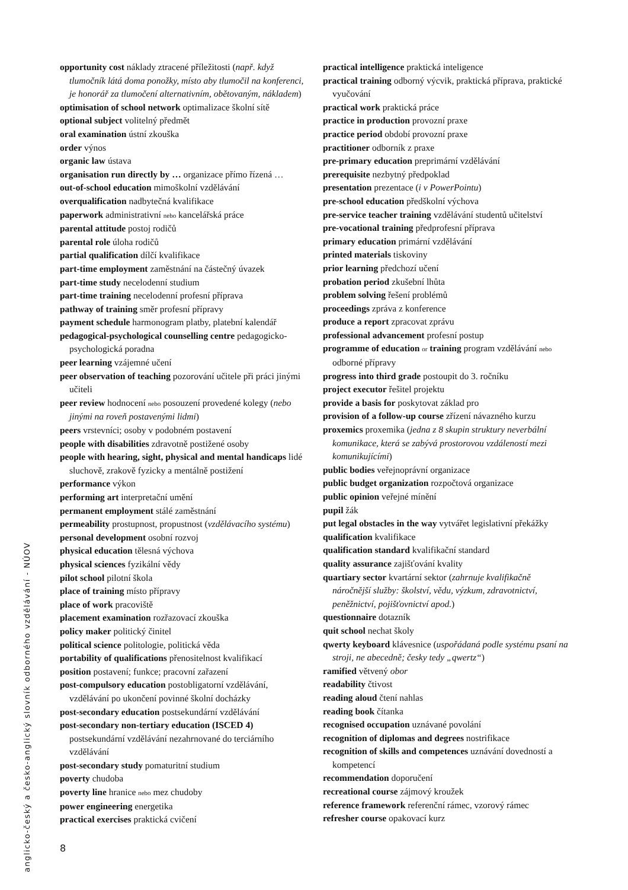opportunity cost náklady ztracené příležitosti (např. když tlumočník látá doma ponožky, místo aby tlumočil na konferenci, je honorář za tlumočení alternativním, obětovaným, nákladem)
optimisation of school network optimalizace školní sítě
optional subject volitelný předmět
oral examination ústní zkouška
order výnos
organic law ústava
organisation run directly by … organizace přímo řízená …
out-of-school education mimoškolní vzdělávání
overqualification nadbytečná kvalifikace
paperwork administrativní nebo kancelářská práce
parental attitude postoj rodičů
parental role úloha rodičů
partial qualification dílčí kvalifikace
part-time employment zaměstnání na částečný úvazek
part-time study necelodenní studium
part-time training necelodenní profesní příprava
pathway of training směr profesní přípravy
payment schedule harmonogram platby, platební kalendář
pedagogical-psychological counselling centre pedagogicko-psychologická poradna
peer learning vzájemné učení
peer observation of teaching pozorování učitele při práci jinými učiteli
peer review hodnocení nebo posouzení provedené kolegy (nebo jinými na roveň postavenými lidmi)
peers vrstevníci; osoby v podobném postavení
people with disabilities zdravotně postižené osoby
people with hearing, sight, physical and mental handicaps lidé sluchově, zrakově fyzicky a mentálně postižení
performance výkon
performing art interpretační umění
permanent employment stálé zaměstnání
permeability prostupnost, propustnost (vzdělávacího systému)
personal development osobní rozvoj
physical education tělesná výchova
physical sciences fyzikální vědy
pilot school pilotní škola
place of training místo přípravy
place of work pracoviště
placement examination rozřazovací zkouška
policy maker politický činitel
political science politologie, politická věda
portability of qualifications přenositelnost kvalifikací
position postavení; funkce; pracovní zařazení
post-compulsory education postobligatorní vzdělávání, vzdělávání po ukončení povinné školní docházky
post-secondary education postsekundární vzdělávání
post-secondary non-tertiary education (ISCED 4) postsekundární vzdělávání nezahrnované do terciárního vzdělávání
post-secondary study pomaturitní studium
poverty chudoba
poverty line hranice nebo mez chudoby
power engineering energetika
practical exercises praktická cvičení
practical intelligence praktická inteligence
practical training odborný výcvik, praktická příprava, praktické vyučování
practical work praktická práce
practice in production provozní praxe
practice period období provozní praxe
practitioner odborník z praxe
pre-primary education preprimární vzdělávání
prerequisite nezbytný předpoklad
presentation prezentace (i v PowerPointu)
pre-school education předškolní výchova
pre-service teacher training vzdělávání studentů učitelství
pre-vocational training předprofesní příprava
primary education primární vzdělávání
printed materials tiskoviny
prior learning předchozí učení
probation period zkušební lhůta
problem solving řešení problémů
proceedings zpráva z konference
produce a report zpracovat zprávu
professional advancement profesní postup
programme of education or training program vzdělávání nebo odborné přípravy
progress into third grade postoupit do 3. ročníku
project executor řešitel projektu
provide a basis for poskytovat základ pro
provision of a follow-up course zřízení návazného kurzu
proxemics proxemika (jedna z 8 skupin struktury neverbální komunikace, která se zabývá prostorovou vzdáleností mezi komunikujícími)
public bodies veřejnoprávní organizace
public budget organization rozpočtová organizace
public opinion veřejné mínění
pupil žák
put legal obstacles in the way vytvářet legislativní překážky
qualification kvalifikace
qualification standard kvalifikační standard
quality assurance zajišťování kvality
quartiary sector kvartární sektor (zahrnuje kvalifikačně náročnější služby: školství, vědu, výzkum, zdravotnictví, peněžnictví, pojišťovnictví apod.)
questionnaire dotazník
quit school nechat školy
qwerty keyboard klávesnice (uspořádaná podle systému psaní na stroji, ne abecedně; česky tedy „qwertz“)
ramified větvený obor
readability čtivost
reading aloud čtení nahlas
reading book čítanka
recognised occupation uznávané povolání
recognition of diplomas and degrees nostrifikace
recognition of skills and competences uznávání dovedností a kompetencí
recommendation doporučení
recreational course zájmový kroužek
reference framework referenční rámec, vzorový rámec
refresher course opakovací kurz
anglicko-český a česko-anglický slovník odborného vzdělávání - NÚOV
8